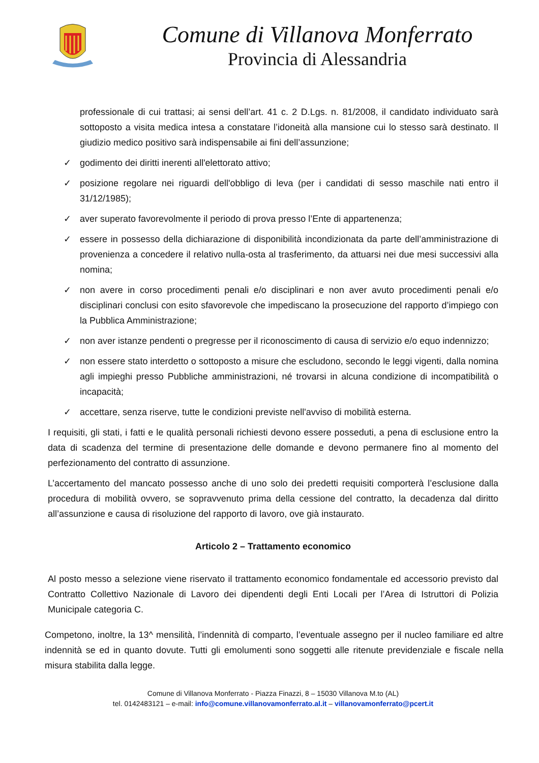Comune di Villanova Monferrato
Provincia di Alessandria
professionale di cui trattasi; ai sensi dell’art. 41 c. 2 D.Lgs. n. 81/2008, il candidato individuato sarà sottoposto a visita medica intesa a constatare l’idoneità alla mansione cui lo stesso sarà destinato. Il giudizio medico positivo sarà indispensabile ai fini dell’assunzione;
✓ godimento dei diritti inerenti all'elettorato attivo;
✓ posizione regolare nei riguardi dell'obbligo di leva (per i candidati di sesso maschile nati entro il 31/12/1985);
✓ aver superato favorevolmente il periodo di prova presso l’Ente di appartenenza;
✓ essere in possesso della dichiarazione di disponibilità incondizionata da parte dell’amministrazione di provenienza a concedere il relativo nulla-osta al trasferimento, da attuarsi nei due mesi successivi alla nomina;
✓ non avere in corso procedimenti penali e/o disciplinari e non aver avuto procedimenti penali e/o disciplinari conclusi con esito sfavorevole che impediscano la prosecuzione del rapporto d’impiego con la Pubblica Amministrazione;
✓ non aver istanze pendenti o pregresse per il riconoscimento di causa di servizio e/o equo indennizzo;
✓ non essere stato interdetto o sottoposto a misure che escludono, secondo le leggi vigenti, dalla nomina agli impieghi presso Pubbliche amministrazioni, né trovarsi in alcuna condizione di incompatibilità o incapacità;
✓ accettare, senza riserve, tutte le condizioni previste nell'avviso di mobilità esterna.
I requisiti, gli stati, i fatti e le qualità personali richiesti devono essere posseduti, a pena di esclusione entro la data di scadenza del termine di presentazione delle domande e devono permanere fino al momento del perfezionamento del contratto di assunzione.
L’accertamento del mancato possesso anche di uno solo dei predetti requisiti comporterà l’esclusione dalla procedura di mobilità ovvero, se sopravvenuto prima della cessione del contratto, la decadenza dal diritto all’assunzione e causa di risoluzione del rapporto di lavoro, ove già instaurato.
Articolo 2 – Trattamento economico
Al posto messo a selezione viene riservato il trattamento economico fondamentale ed accessorio previsto dal Contratto Collettivo Nazionale di Lavoro dei dipendenti degli Enti Locali per l’Area di Istruttori di Polizia Municipale categoria C.
Competono, inoltre, la 13^ mensilità, l’indennità di comparto, l’eventuale assegno per il nucleo familiare ed altre indennità se ed in quanto dovute. Tutti gli emolumenti sono soggetti alle ritenute previdenziale e fiscale nella misura stabilita dalla legge.
Comune di Villanova Monferrato - Piazza Finazzi, 8 – 15030 Villanova M.to (AL)
tel. 0142483121 – e-mail: info@comune.villanovamonferrato.al.it – villanovamonferrato@pcert.it